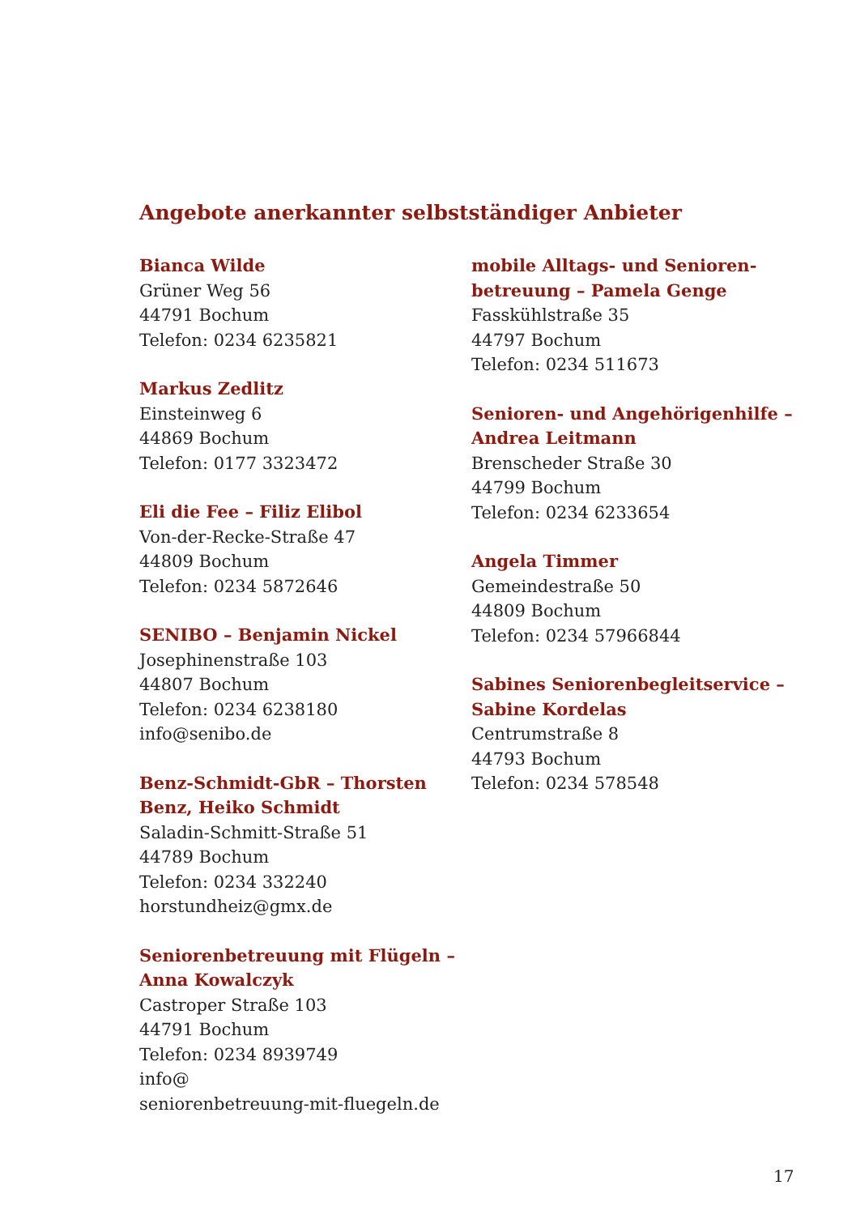Angebote anerkannter selbstständiger Anbieter
Bianca Wilde
Grüner Weg 56
44791 Bochum
Telefon: 0234 6235821
Markus Zedlitz
Einsteinweg 6
44869 Bochum
Telefon: 0177 3323472
Eli die Fee – Filiz Elibol
Von-der-Recke-Straße 47
44809 Bochum
Telefon: 0234 5872646
SENIBO – Benjamin Nickel
Josephinenstraße 103
44807 Bochum
Telefon: 0234 6238180
info@senibo.de
Benz-Schmidt-GbR – Thorsten
Benz, Heiko Schmidt
Saladin-Schmitt-Straße 51
44789 Bochum
Telefon: 0234 332240
horstundheiz@gmx.de
Seniorenbetreuung mit Flügeln –
Anna Kowalczyk
Castroper Straße 103
44791 Bochum
Telefon: 0234 8939749
info@
seniorenbetreuung-mit-fluegeln.de
mobile Alltags- und Senioren-
betreuung – Pamela Genge
Fasskühlstraße 35
44797 Bochum
Telefon: 0234 511673
Senioren- und Angehörigenhilfe –
Andrea Leitmann
Brenscheder Straße 30
44799 Bochum
Telefon: 0234 6233654
Angela Timmer
Gemeindestraße 50
44809 Bochum
Telefon: 0234 57966844
Sabines Seniorenbegleitservice –
Sabine Kordelas
Centrumstraße 8
44793 Bochum
Telefon: 0234 578548
17